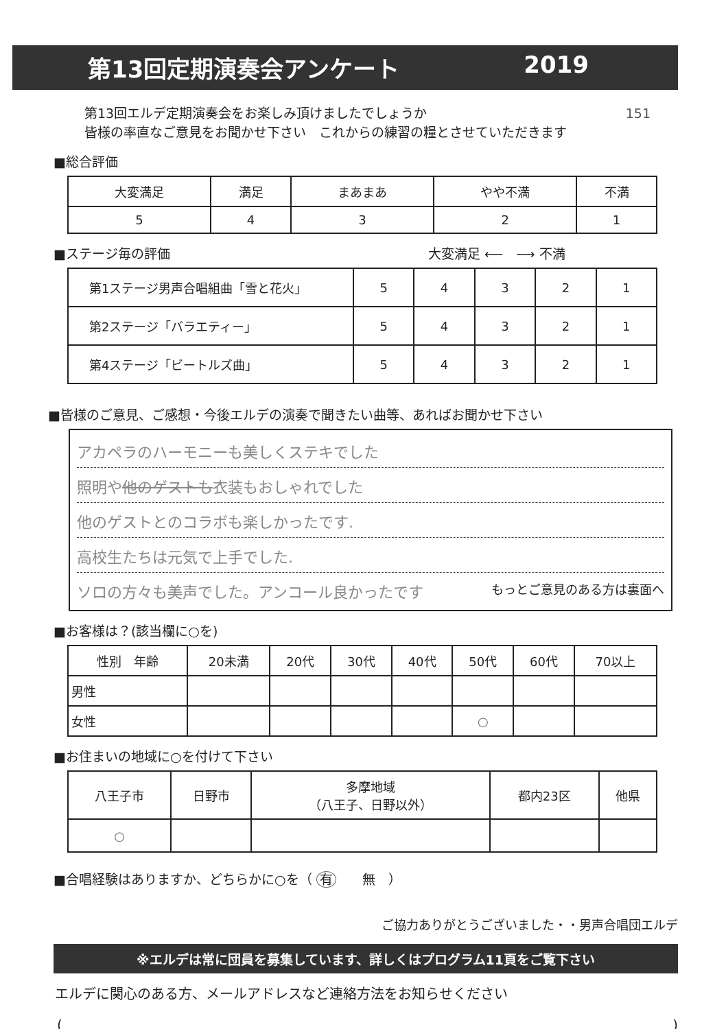第13回定期演奏会アンケート 2019
第13回エルデ定期演奏会をお楽しみ頂けましたでしょうか 151
皆様の率直なご意見をお聞かせ下さい　これからの練習の糧とさせていただきます
■総合評価
| 大変満足 | 満足 | まあまあ | やや不満 | 不満 |
| 5 | 4 | 3 | 2 | 1 |
■ステージ毎の評価 大変満足 ⟵　⟶ 不満
| 第1ステージ男声合唱組曲「雪と花火」 | 5 | 4 | 3 | 2 | 1 |
| 第2ステージ「バラエティー」 | 5 | 4 | 3 | 2 | 1 |
| 第4ステージ「ビートルズ曲」 | 5 | 4 | 3 | 2 | 1 |
■皆様のご意見、ご感想・今後エルデの演奏で聞きたい曲等、あればお聞かせ下さい
アカペラのハーモニーも美しくステキでした
照明や他のゲストも衣装もおしゃれでした
他のゲストとのコラボも楽しかったです.
高校生たちは元気で上手でした.
ソロの方々も美声でした。アンコール良かったです もっとご意見のある方は裏面へ
■お客様は？(該当欄に○を)
| 性別 年齢 | 20未満 | 20代 | 30代 | 40代 | 50代 | 60代 | 70以上 |
| 男性 | | | | | | | |
| 女性 | | | | | ○ | | |
■お住まいの地域に○を付けて下さい
| 八王子市 | 日野市 | 多摩地域 （八王子、日野以外） | 都内23区 | 他県 |
| ○ | | | | |
■合唱経験はありますか、どちらかに○を（ 有　　無　）
ご協力ありがとうございました・・男声合唱団エルデ
※エルデは常に団員を募集しています、詳しくはプログラム11頁をご覧下さい
エルデに関心のある方、メールアドレスなど連絡方法をお知らせください
()